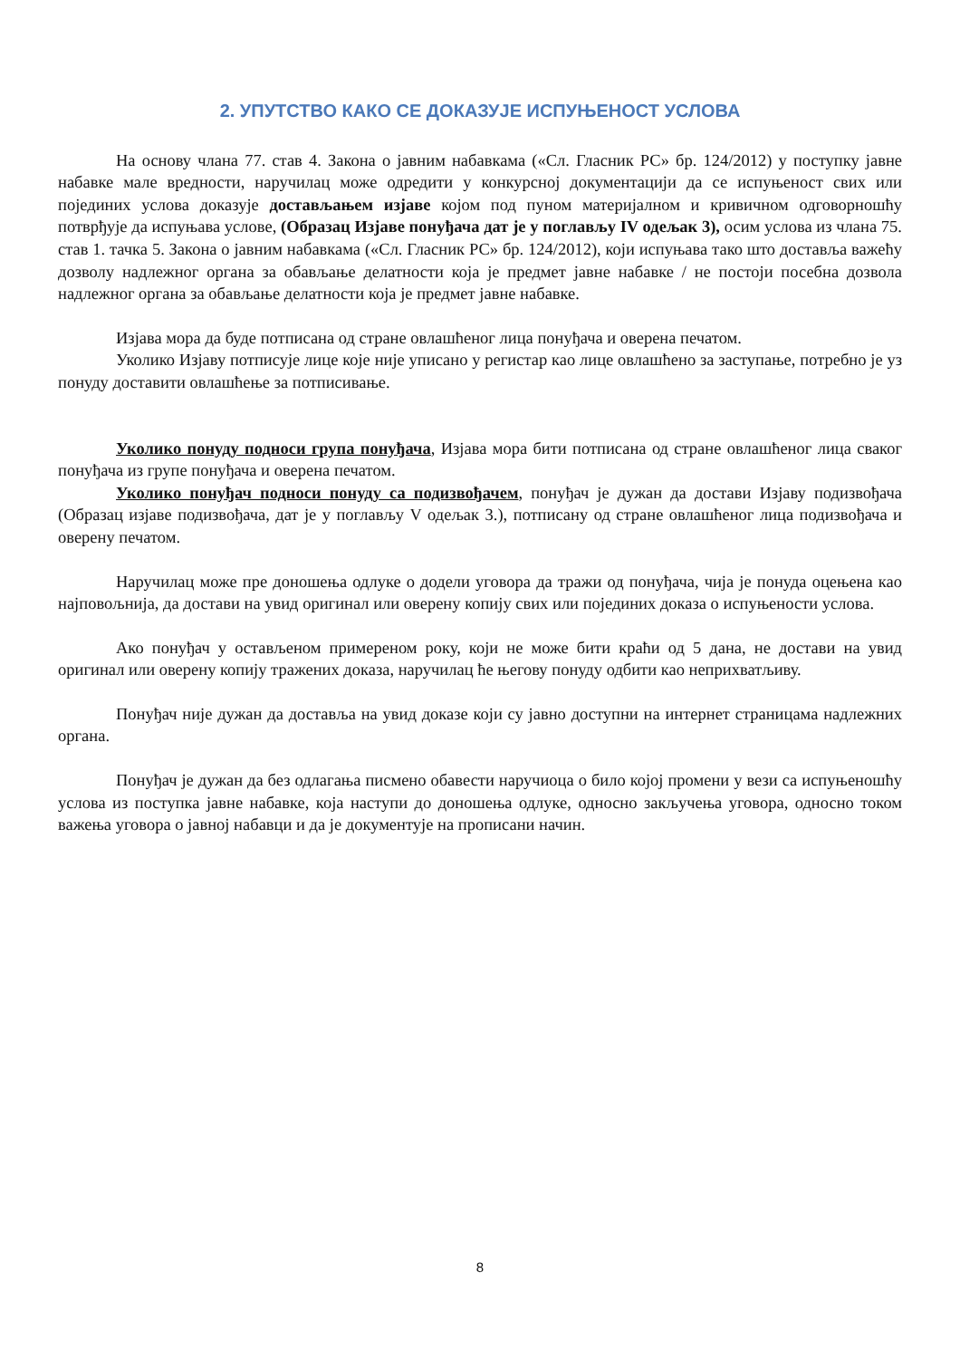2. УПУТСТВО КАКО СЕ ДОКАЗУЈЕ ИСПУЊЕНОСТ УСЛОВА
На основу члана 77. став 4. Закона о јавним набавкама («Сл. Гласник РС» бр. 124/2012) у поступку јавне набавке мале вредности, наручилац може одредити у конкурсној документацији да се испуњеност свих или појединих услова доказује достављањем изјаве којом под пуном материјалном и кривичном одговорношћу потврђује да испуњава услове, (Образац Изјаве понуђача дат је у поглављу IV одељак 3), осим услова из члана 75. став 1. тачка 5. Закона о јавним набавкама («Сл. Гласник РС» бр. 124/2012), који испуњава тако што доставља важећу дозволу надлежног органа за обављање делатности која је предмет јавне набавке / не постоји посебна дозвола надлежног органа за обављање делатности која је предмет јавне набавке.
Изјава мора да буде потписана од стране овлашћеног лица понуђача и оверена печатом.
Уколико Изјаву потписује лице које није уписано у регистар као лице овлашћено за заступање, потребно је уз понуду доставити овлашћење за потписивање.
Уколико понуду подноси група понуђача, Изјава мора бити потписана од стране овлашћеног лица сваког понуђача из групе понуђача и оверена печатом.
Уколико понуђач подноси понуду са подизвођачем, понуђач је дужан да достави Изјаву подизвођача (Образац изјаве подизвођача, дат је у поглављу V одељак 3.), потписану од стране овлашћеног лица подизвођача и оверену печатом.
Наручилац може пре доношења одлуке о додели уговора да тражи од понуђача, чија је понуда оцењена као најповољнија, да достави на увид оригинал или оверену копију свих или појединих доказа о испуњености услова.
Ако понуђач у остављеном примереном року, који не може бити краћи од 5 дана, не достави на увид оригинал или оверену копију тражених доказа, наручилац ће његову понуду одбити као неприхватљиву.
Понуђач није дужан да доставља на увид доказе који су јавно доступни на интернет страницама надлежних органа.
Понуђач је дужан да без одлагања писмено обавести наручиоца о било којој промени у вези са испуњеношћу услова из поступка јавне набавке, која наступи до доношења одлуке, односно закључења уговора, односно током важења уговора о јавној набавци и да је документује на прописани начин.
8